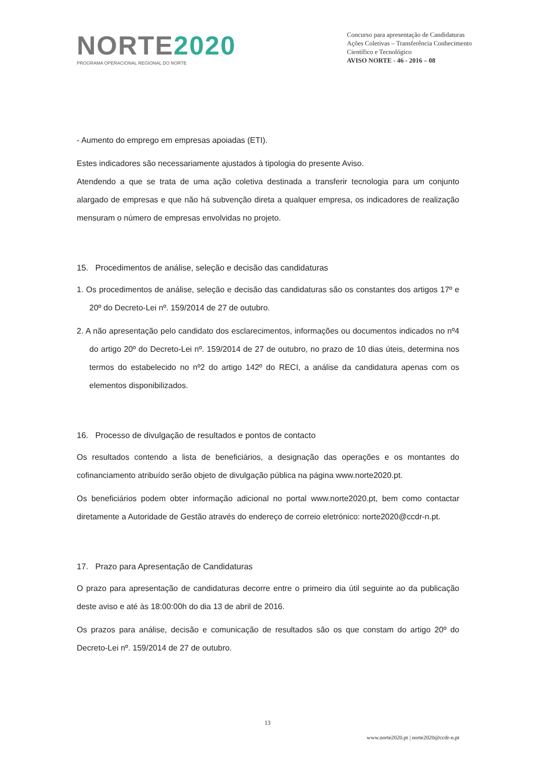NORTE2020
PROGRAMA OPERACIONAL REGIONAL DO NORTE
Concurso para apresentação de Candidaturas
Ações Coletivas – Transferência Conhecimento
Científico e Tecnológico
AVISO NORTE - 46 - 2016 – 08
- Aumento do emprego em empresas apoiadas (ETI).
Estes indicadores são necessariamente ajustados à tipologia do presente Aviso.
Atendendo a que se trata de uma ação coletiva destinada a transferir tecnologia para um conjunto alargado de empresas e que não há subvenção direta a qualquer empresa, os indicadores de realização mensuram o número de empresas envolvidas no projeto.
15. Procedimentos de análise, seleção e decisão das candidaturas
1. Os procedimentos de análise, seleção e decisão das candidaturas são os constantes dos artigos 17º e 20º do Decreto-Lei nº. 159/2014 de 27 de outubro.
2. A não apresentação pelo candidato dos esclarecimentos, informações ou documentos indicados no nº4 do artigo 20º do Decreto-Lei nº. 159/2014 de 27 de outubro, no prazo de 10 dias úteis, determina nos termos do estabelecido no nº2 do artigo 142º do RECI, a análise da candidatura apenas com os elementos disponibilizados.
16. Processo de divulgação de resultados e pontos de contacto
Os resultados contendo a lista de beneficiários, a designação das operações e os montantes do cofinanciamento atribuído serão objeto de divulgação pública na página www.norte2020.pt.
Os beneficiários podem obter informação adicional no portal www.norte2020.pt, bem como contactar diretamente a Autoridade de Gestão através do endereço de correio eletrónico: norte2020@ccdr-n.pt.
17. Prazo para Apresentação de Candidaturas
O prazo para apresentação de candidaturas decorre entre o primeiro dia útil seguinte ao da publicação deste aviso e até às 18:00:00h do dia 13 de abril de 2016.
Os prazos para análise, decisão e comunicação de resultados são os que constam do artigo 20º do Decreto-Lei nº. 159/2014 de 27 de outubro.
13
www.norte2020.pt | norte2020@ccdr-n.pt